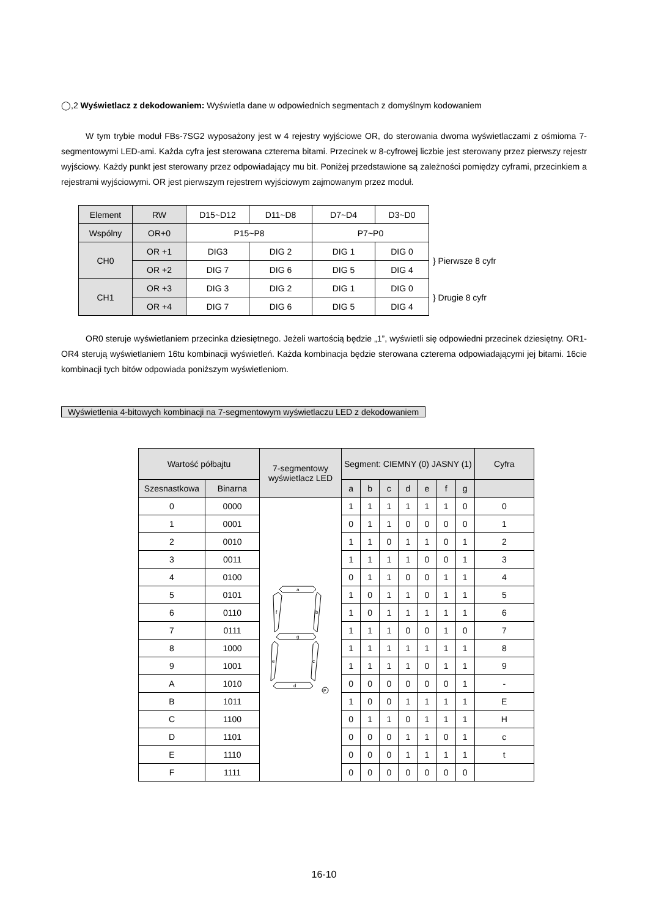◯,2 Wyświetlacz z dekodowaniem: Wyświetla dane w odpowiednich segmentach z domyślnym kodowaniem
W tym trybie moduł FBs-7SG2 wyposażony jest w 4 rejestry wyjściowe OR, do sterowania dwoma wyświetlaczami z ośmioma 7-segmentowymi LED-ami. Każda cyfra jest sterowana czterema bitami. Przecinek w 8-cyfrowej liczbie jest sterowany przez pierwszy rejestr wyjściowy. Każdy punkt jest sterowany przez odpowiadający mu bit. Poniżej przedstawione są zależności pomiędzy cyframi, przecinkiem a rejestrami wyjściowymi. OR jest pierwszym rejestrem wyjściowym zajmowanym przez moduł.
| Element | RW | D15~D12 | D11~D8 | D7~D4 | D3~D0 | |
| Wspólny | OR+0 | P15~P8 | | P7~P0 | | |
| CH0 | OR +1 | DIG3 | DIG 2 | DIG 1 | DIG 0 | } Pierwsze 8 cyfr |
| | OR +2 | DIG 7 | DIG 6 | DIG 5 | DIG 4 | |
| CH1 | OR +3 | DIG 3 | DIG 2 | DIG 1 | DIG 0 | } Drugie 8 cyfr |
| | OR +4 | DIG 7 | DIG 6 | DIG 5 | DIG 4 | |
OR0 steruje wyświetlaniem przecinka dziesiętnego. Jeżeli wartością będzie „1”, wyświetli się odpowiedni przecinek dziesiętny. OR1-OR4 sterują wyświetlaniem 16tu kombinacji wyświetleń. Każda kombinacja będzie sterowana czterema odpowiadającymi jej bitami. 16cie kombinacji tych bitów odpowiada poniższym wyświetleniom.
Wyświetlenia 4-bitowych kombinacji na 7-segmentowym wyświetlaczu LED z dekodowaniem
| Wartość półbajtu | | 7-segmentowy wyświetlacz LED | Segment: CIEMNY (0) JASNY (1) | | | | | | | Cyfra |
| --- | --- | --- | --- | --- | --- | --- | --- | --- | --- | --- |
| Szesnastkowa | Binarna | | a | b | c | d | e | f | g | |
| 0 | 0000 | a b f g c e d P | 1 | 1 | 1 | 1 | 1 | 1 | 0 | 0 |
| 1 | 0001 | | 0 | 1 | 1 | 0 | 0 | 0 | 0 | 1 |
| 2 | 0010 | | 1 | 1 | 0 | 1 | 1 | 0 | 1 | 2 |
| 3 | 0011 | | 1 | 1 | 1 | 1 | 0 | 0 | 1 | 3 |
| 4 | 0100 | | 0 | 1 | 1 | 0 | 0 | 1 | 1 | 4 |
| 5 | 0101 | | 1 | 0 | 1 | 1 | 0 | 1 | 1 | 5 |
| 6 | 0110 | | 1 | 0 | 1 | 1 | 1 | 1 | 1 | 6 |
| 7 | 0111 | | 1 | 1 | 1 | 0 | 0 | 1 | 0 | 7 |
| 8 | 1000 | | 1 | 1 | 1 | 1 | 1 | 1 | 1 | 8 |
| 9 | 1001 | | 1 | 1 | 1 | 1 | 0 | 1 | 1 | 9 |
| A | 1010 | | 0 | 0 | 0 | 0 | 0 | 0 | 1 | - |
| B | 1011 | | 1 | 0 | 0 | 1 | 1 | 1 | 1 | E |
| C | 1100 | | 0 | 1 | 1 | 0 | 1 | 1 | 1 | H |
| D | 1101 | | 0 | 0 | 0 | 1 | 1 | 0 | 1 | c |
| E | 1110 | | 0 | 0 | 0 | 1 | 1 | 1 | 1 | t |
| F | 1111 | | 0 | 0 | 0 | 0 | 0 | 0 | 0 | |
16-10